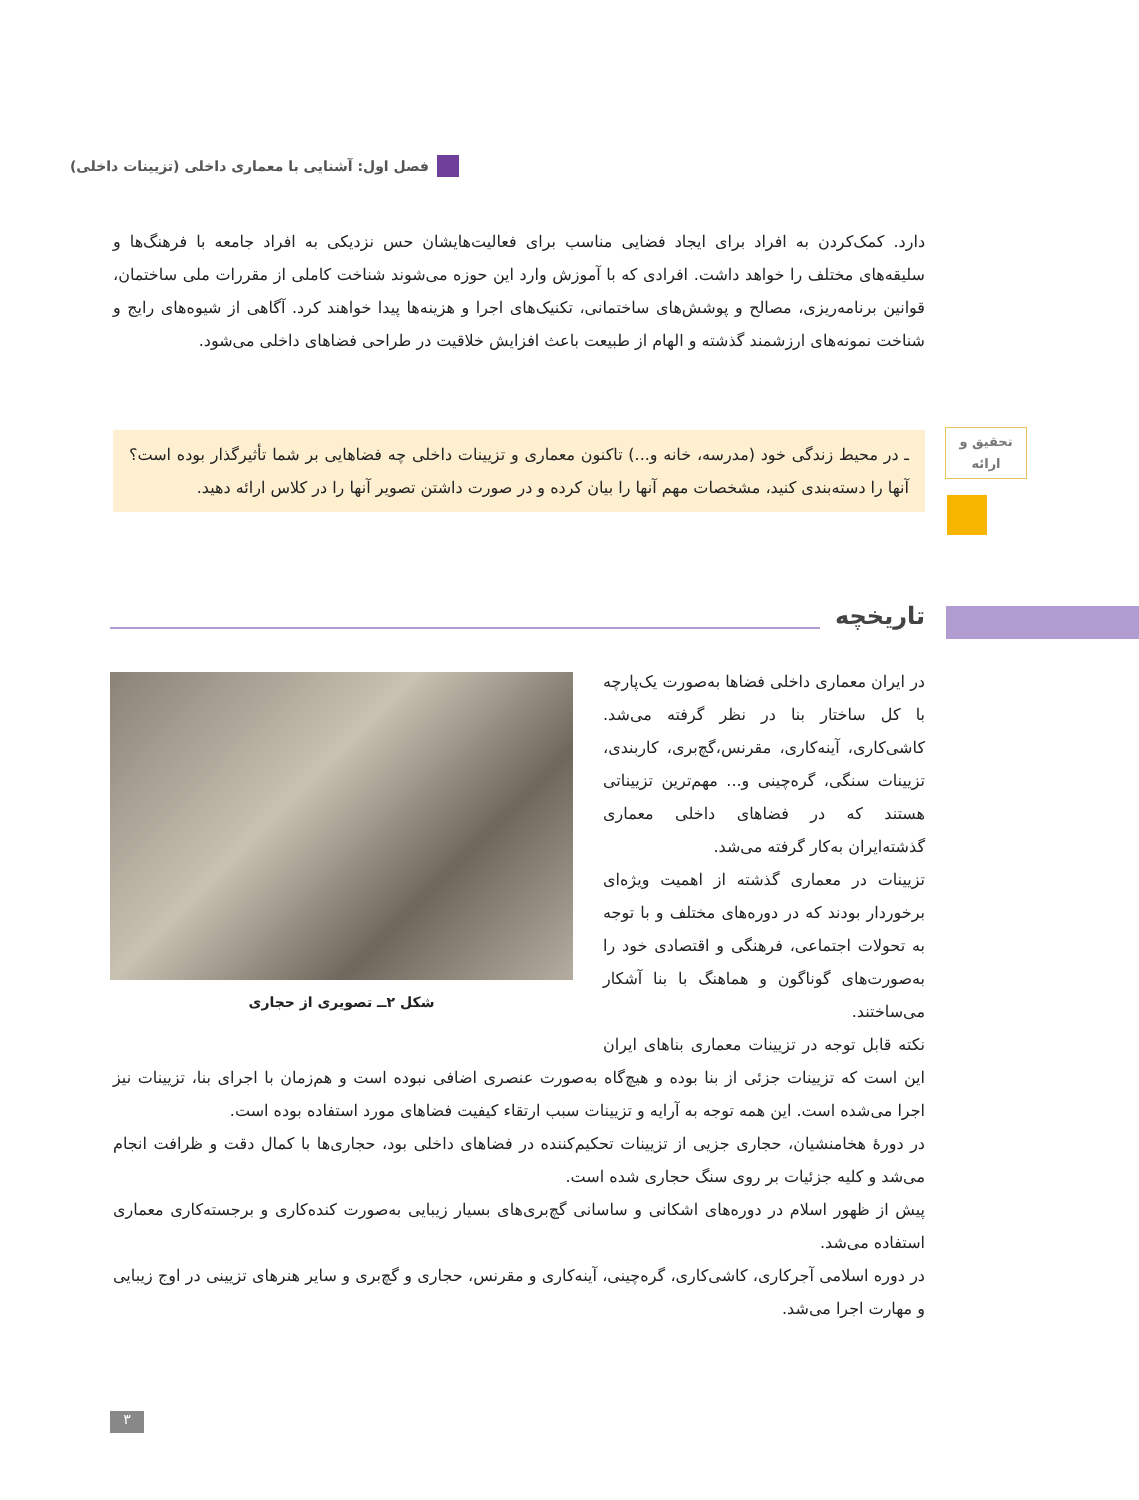فصل اول: آشنایی با معماری داخلی (تزیینات داخلی)
دارد. کمک‌کردن به افراد برای ایجاد فضایی مناسب برای فعالیت‌هایشان حس نزدیکی به افراد جامعه با فرهنگ‌ها و سلیقه‌های مختلف را خواهد داشت. افرادی که با آموزش وارد این حوزه می‌شوند شناخت کاملی از مقررات ملی ساختمان، قوانین برنامه‌ریزی، مصالح و پوشش‌های ساختمانی، تکنیک‌های اجرا و هزینه‌ها پیدا خواهند کرد. آگاهی از شیوه‌های رایج و شناخت نمونه‌های ارزشمند گذشته و الهام از طبیعت باعث افزایش خلاقیت در طراحی فضاهای داخلی می‌شود.
تحقیق و
ارائه
ـ در محیط زندگی خود (مدرسه، خانه و...) تاکنون معماری و تزیینات داخلی چه فضاهایی بر شما تأثیرگذار بوده است؟ آنها را دسته‌بندی کنید، مشخصات مهم آنها را بیان کرده و در صورت داشتن تصویر آنها را در کلاس ارائه دهید.
تاریخچه
در ایران معماری داخلی فضاها به‌صورت یک‌پارچه با کل ساختار بنا در نظر گرفته می‌شد. کاشی‌کاری، آینه‌کاری، مقرنس،گچ‌بری، کاربندی، تزیینات سنگی، گره‌چینی و... مهم‌ترین تزییناتی هستند که در فضاهای داخلی معماری گذشته‌ایران به‌کار گرفته می‌شد.
تزیینات در معماری گذشته از اهمیت ویژه‌ای برخوردار بودند که در دوره‌های مختلف و با توجه به تحولات اجتماعی، فرهنگی و اقتصادی خود را به‌صورت‌های گوناگون و هماهنگ با بنا آشکار می‌ساختند.
نکته قابل توجه در تزیینات معماری بناهای ایران این است که تزیینات جزئی از بنا بوده و هیچ‌گاه به‌صورت عنصری اضافی نبوده است و هم‌زمان با اجرای بنا، تزیینات نیز اجرا می‌شده است. این همه توجه به آرایه و تزیینات سبب ارتقاء کیفیت فضاهای مورد استفاده بوده است.
در دورهٔ هخامنشیان، حجاری جزیی از تزیینات تحکیم‌کننده در فضاهای داخلی بود، حجاری‌ها با کمال دقت و ظرافت انجام می‌شد و کلیه جزئیات بر روی سنگ حجاری شده است.
پیش از ظهور اسلام در دوره‌های اشکانی و ساسانی گچ‌بری‌های بسیار زیبایی به‌صورت کنده‌کاری و برجسته‌کاری معماری استفاده می‌شد.
در دوره اسلامی آجرکاری، کاشی‌کاری، گره‌چینی، آینه‌کاری و مقرنس، حجاری و گچ‌بری و سایر هنرهای تزیینی در اوج زیبایی و مهارت اجرا می‌شد.
شکل ۲ــ تصویری از حجاری
۳